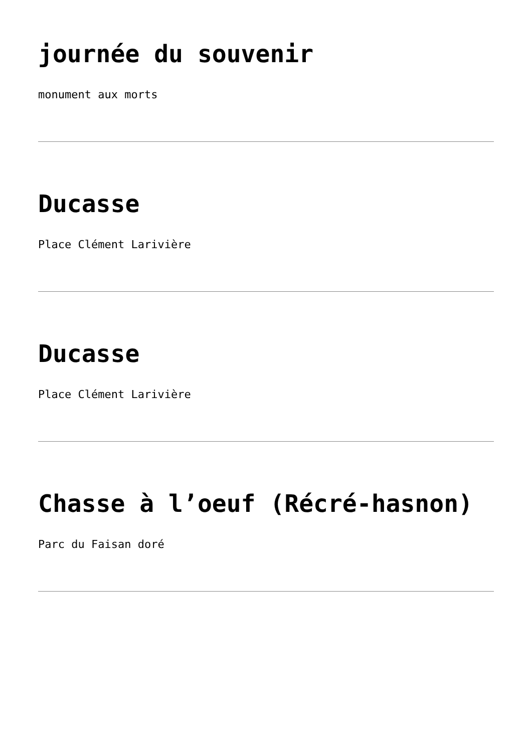journée du souvenir
monument aux morts
Ducasse
Place Clément Larivière
Ducasse
Place Clément Larivière
Chasse à l’oeuf (Récré-hasnon)
Parc du Faisan doré